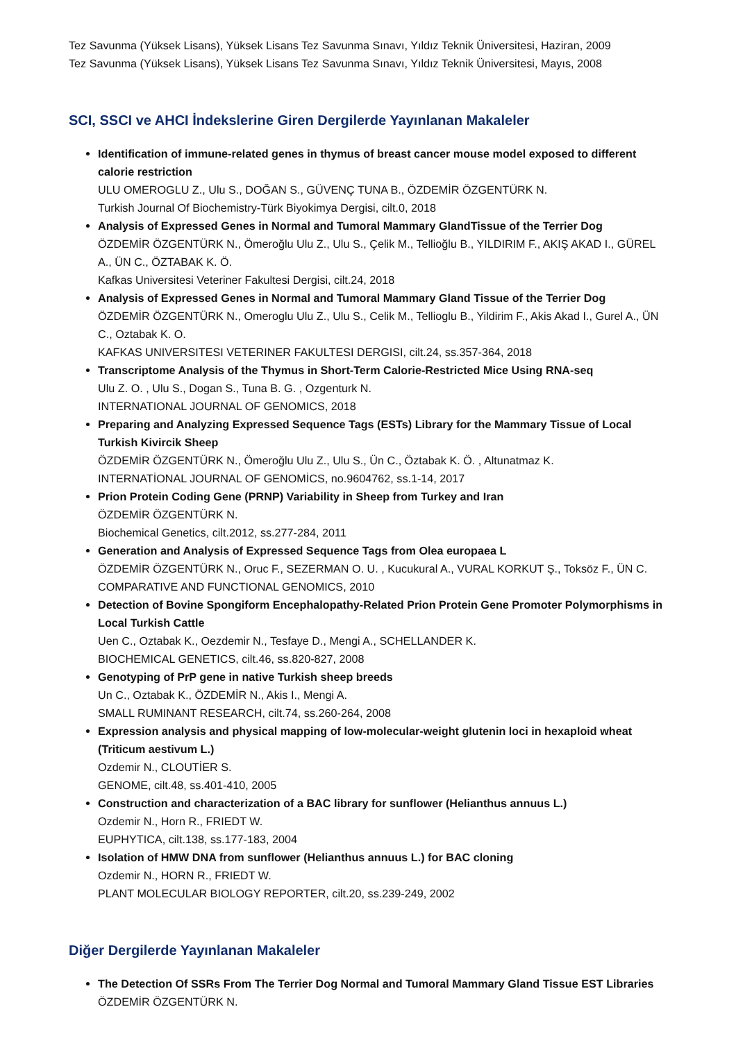Tez Savunma (Yüksek Lisans), Yüksek Lisans Tez Savunma Sınavı, Yıldız Teknik Üniversitesi, Haziran, 2009
Tez Savunma (Yüksek Lisans), Yüksek Lisans Tez Savunma Sınavı, Yıldız Teknik Üniversitesi, Mayıs, 2008
SCI, SSCI ve AHCI İndekslerine Giren Dergilerde Yayınlanan Makaleler
Identification of immune-related genes in thymus of breast cancer mouse model exposed to different calorie restriction
ULU OMEROGLU Z., Ulu S., DOĞAN S., GÜVENÇ TUNA B., ÖZDEMİR ÖZGENTÜRK N.
Turkish Journal Of Biochemistry-Türk Biyokimya Dergisi, cilt.0, 2018
Analysis of Expressed Genes in Normal and Tumoral Mammary GlandTissue of the Terrier Dog
ÖZDEMİR ÖZGENTÜRK N., Ömeroğlu Ulu Z., Ulu S., Çelik M., Tellioğlu B., YILDIRIM F., AKIŞ AKAD I., GÜREL A., ÜN C., ÖZTABAK K. Ö.
Kafkas Universitesi Veteriner Fakultesi Dergisi, cilt.24, 2018
Analysis of Expressed Genes in Normal and Tumoral Mammary Gland Tissue of the Terrier Dog
ÖZDEMİR ÖZGENTÜRK N., Omeroglu Ulu Z., Ulu S., Celik M., Tellioglu B., Yildirim F., Akis Akad I., Gurel A., ÜN C., Oztabak K. O.
KAFKAS UNIVERSITESI VETERINER FAKULTESI DERGISI, cilt.24, ss.357-364, 2018
Transcriptome Analysis of the Thymus in Short-Term Calorie-Restricted Mice Using RNA-seq
Ulu Z. O. , Ulu S., Dogan S., Tuna B. G. , Ozgenturk N.
INTERNATIONAL JOURNAL OF GENOMICS, 2018
Preparing and Analyzing Expressed Sequence Tags (ESTs) Library for the Mammary Tissue of Local Turkish Kivircik Sheep
ÖZDEMİR ÖZGENTÜRK N., Ömeroğlu Ulu Z., Ulu S., Ün C., Öztabak K. Ö. , Altunatmaz K.
INTERNATİONAL JOURNAL OF GENOMİCS, no.9604762, ss.1-14, 2017
Prion Protein Coding Gene (PRNP) Variability in Sheep from Turkey and Iran
ÖZDEMİR ÖZGENTÜRK N.
Biochemical Genetics, cilt.2012, ss.277-284, 2011
Generation and Analysis of Expressed Sequence Tags from Olea europaea L
ÖZDEMİR ÖZGENTÜRK N., Oruc F., SEZERMAN O. U. , Kucukural A., VURAL KORKUT Ş., Toksöz F., ÜN C.
COMPARATIVE AND FUNCTIONAL GENOMICS, 2010
Detection of Bovine Spongiform Encephalopathy-Related Prion Protein Gene Promoter Polymorphisms in Local Turkish Cattle
Uen C., Oztabak K., Oezdemir N., Tesfaye D., Mengi A., SCHELLANDER K.
BIOCHEMICAL GENETICS, cilt.46, ss.820-827, 2008
Genotyping of PrP gene in native Turkish sheep breeds
Un C., Oztabak K., ÖZDEMİR N., Akis I., Mengi A.
SMALL RUMINANT RESEARCH, cilt.74, ss.260-264, 2008
Expression analysis and physical mapping of low-molecular-weight glutenin loci in hexaploid wheat (Triticum aestivum L.)
Ozdemir N., CLOUTİER S.
GENOME, cilt.48, ss.401-410, 2005
Construction and characterization of a BAC library for sunflower (Helianthus annuus L.)
Ozdemir N., Horn R., FRIEDT W.
EUPHYTICA, cilt.138, ss.177-183, 2004
Isolation of HMW DNA from sunflower (Helianthus annuus L.) for BAC cloning
Ozdemir N., HORN R., FRIEDT W.
PLANT MOLECULAR BIOLOGY REPORTER, cilt.20, ss.239-249, 2002
Diğer Dergilerde Yayınlanan Makaleler
The Detection Of SSRs From The Terrier Dog Normal and Tumoral Mammary Gland Tissue EST Libraries
ÖZDEMİR ÖZGENTÜRK N.